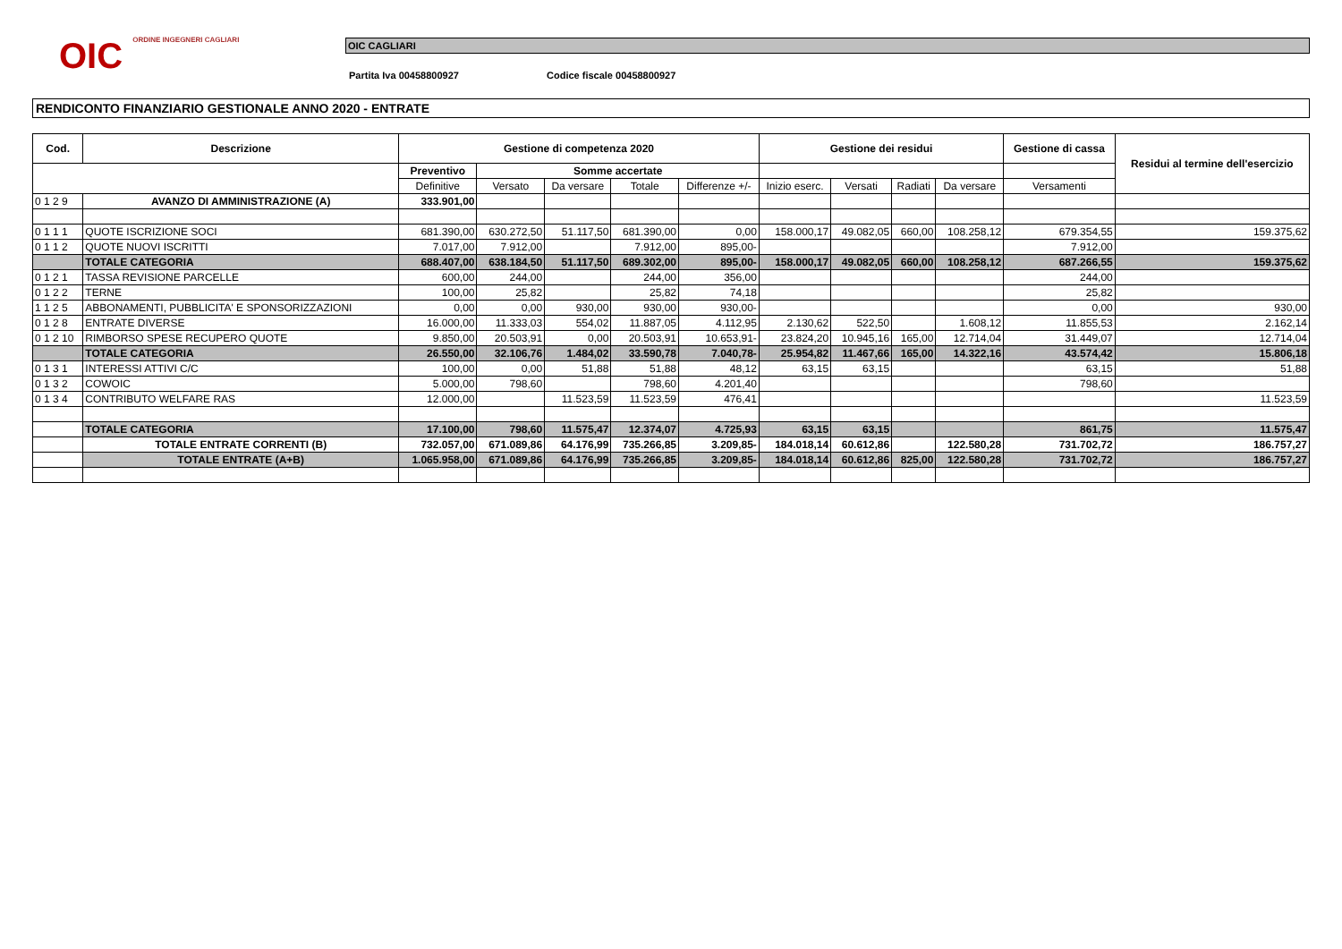OIC ORDINE INGEGNERI CAGLIARI
OIC CAGLIARI
Partita Iva 00458800927 Codice fiscale 00458800927
RENDICONTO FINANZIARIO GESTIONALE ANNO 2020 - ENTRATE
| Cod. | Descrizione | Gestione di competenza 2020 | | | | | Gestione dei residui | | | | Gestione di cassa | Residui al termine dell'esercizio |
| --- | --- | --- | --- | --- | --- | --- | --- | --- | --- | --- | --- | --- |
| | | Preventivo | Somme accertate | | | | | | | | | |
| | | Definitive | Versato | Da versare | Totale | Differenze +/- | Inizio eserc. | Versati | Radiati | Da versare | Versamenti | |
| 0 1 2 9 | AVANZO DI AMMINISTRAZIONE (A) | 333.901,00 | | | | | | | | | | |
| 0 1 1 1 | QUOTE ISCRIZIONE SOCI | 681.390,00 | 630.272,50 | 51.117,50 | 681.390,00 | 0,00 | 158.000,17 | 49.082,05 | 660,00 | 108.258,12 | 679.354,55 | 159.375,62 |
| 0 1 1 2 | QUOTE NUOVI ISCRITTI | 7.017,00 | 7.912,00 | | 7.912,00 | 895,00- | | | | | 7.912,00 | |
| | TOTALE CATEGORIA | 688.407,00 | 638.184,50 | 51.117,50 | 689.302,00 | 895,00- | 158.000,17 | 49.082,05 | 660,00 | 108.258,12 | 687.266,55 | 159.375,62 |
| 0 1 2 1 | TASSA REVISIONE PARCELLE | 600,00 | 244,00 | | 244,00 | 356,00 | | | | | 244,00 | |
| 0 1 2 2 | TERNE | 100,00 | 25,82 | | 25,82 | 74,18 | | | | | 25,82 | |
| 1 1 2 5 | ABBONAMENTI, PUBBLICITA' E SPONSORIZZAZIONI | 0,00 | 0,00 | 930,00 | 930,00 | 930,00- | | | | | 0,00 | 930,00 |
| 0 1 2 8 | ENTRATE DIVERSE | 16.000,00 | 11.333,03 | 554,02 | 11.887,05 | 4.112,95 | 2.130,62 | 522,50 | | 1.608,12 | 11.855,53 | 2.162,14 |
| 0 1 2 10 | RIMBORSO SPESE RECUPERO QUOTE | 9.850,00 | 20.503,91 | 0,00 | 20.503,91 | 10.653,91- | 23.824,20 | 10.945,16 | 165,00 | 12.714,04 | 31.449,07 | 12.714,04 |
| | TOTALE CATEGORIA | 26.550,00 | 32.106,76 | 1.484,02 | 33.590,78 | 7.040,78- | 25.954,82 | 11.467,66 | 165,00 | 14.322,16 | 43.574,42 | 15.806,18 |
| 0 1 3 1 | INTERESSI ATTIVI C/C | 100,00 | 0,00 | 51,88 | 51,88 | 48,12 | 63,15 | 63,15 | | | 63,15 | 51,88 |
| 0 1 3 2 | COWOIC | 5.000,00 | 798,60 | | 798,60 | 4.201,40 | | | | | 798,60 | |
| 0 1 3 4 | CONTRIBUTO WELFARE RAS | 12.000,00 | | 11.523,59 | 11.523,59 | 476,41 | | | | | | 11.523,59 |
| | TOTALE CATEGORIA | 17.100,00 | 798,60 | 11.575,47 | 12.374,07 | 4.725,93 | 63,15 | 63,15 | | | 861,75 | 11.575,47 |
| | TOTALE ENTRATE CORRENTI (B) | 732.057,00 | 671.089,86 | 64.176,99 | 735.266,85 | 3.209,85- | 184.018,14 | 60.612,86 | | 122.580,28 | 731.702,72 | 186.757,27 |
| | TOTALE ENTRATE (A+B) | 1.065.958,00 | 671.089,86 | 64.176,99 | 735.266,85 | 3.209,85- | 184.018,14 | 60.612,86 | 825,00 | 122.580,28 | 731.702,72 | 186.757,27 |